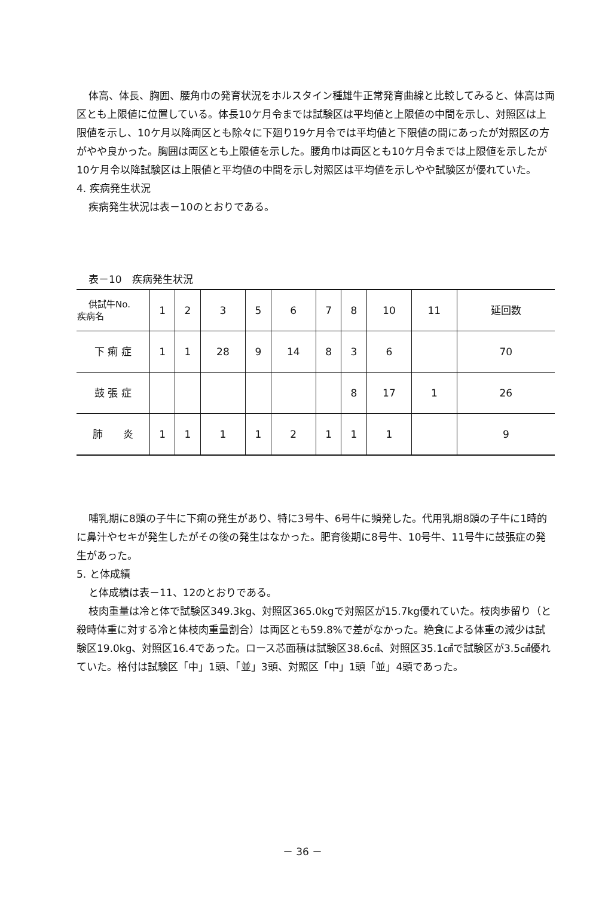体高、体長、胸囲、腰角巾の発育状況をホルスタイン種雄牛正常発育曲線と比較してみると、体高は両区とも上限値に位置している。体長10ケ月令までは試験区は平均値と上限値の中間を示し、対照区は上限値を示し、10ケ月以降両区とも除々に下廻り19ケ月令では平均値と下限値の間にあったが対照区の方がやや良かった。胸囲は両区とも上限値を示した。腰角巾は両区とも10ケ月令までは上限値を示したが10ケ月令以降試験区は上限値と平均値の中間を示し対照区は平均値を示しやや試験区が優れていた。
4. 疾病発生状況
疾病発生状況は表－10のとおりである。
表－10　疾病発生状況
| 供試牛No. 疾病名 | 1 | 2 | 3 | 5 | 6 | 7 | 8 | 10 | 11 | 延回数 |
| --- | --- | --- | --- | --- | --- | --- | --- | --- | --- | --- |
| 下 痢 症 | 1 | 1 | 28 | 9 | 14 | 8 | 3 | 6 | | 70 |
| 鼓 張 症 | | | | | | | 8 | 17 | 1 | 26 |
| 肺 炎 | 1 | 1 | 1 | 1 | 2 | 1 | 1 | 1 | | 9 |
哺乳期に8頭の子牛に下痢の発生があり、特に3号牛、6号牛に頻発した。代用乳期8頭の子牛に1時的に鼻汁やセキが発生したがその後の発生はなかった。肥育後期に8号牛、10号牛、11号牛に鼓張症の発生があった。
5. と体成績
と体成績は表－11、12のとおりである。
枝肉重量は冷と体で試験区349.3kg、対照区365.0kgで対照区が15.7kg優れていた。枝肉歩留り（と殺時体重に対する冷と体枝肉重量割合）は両区とも59.8%で差がなかった。絶食による体重の減少は試験区19.0kg、対照区16.4であった。ロース芯面積は試験区38.6㎠、対照区35.1㎠で試験区が3.5㎠優れていた。格付は試験区「中」1頭、「並」3頭、対照区「中」1頭「並」4頭であった。
－ 36 －